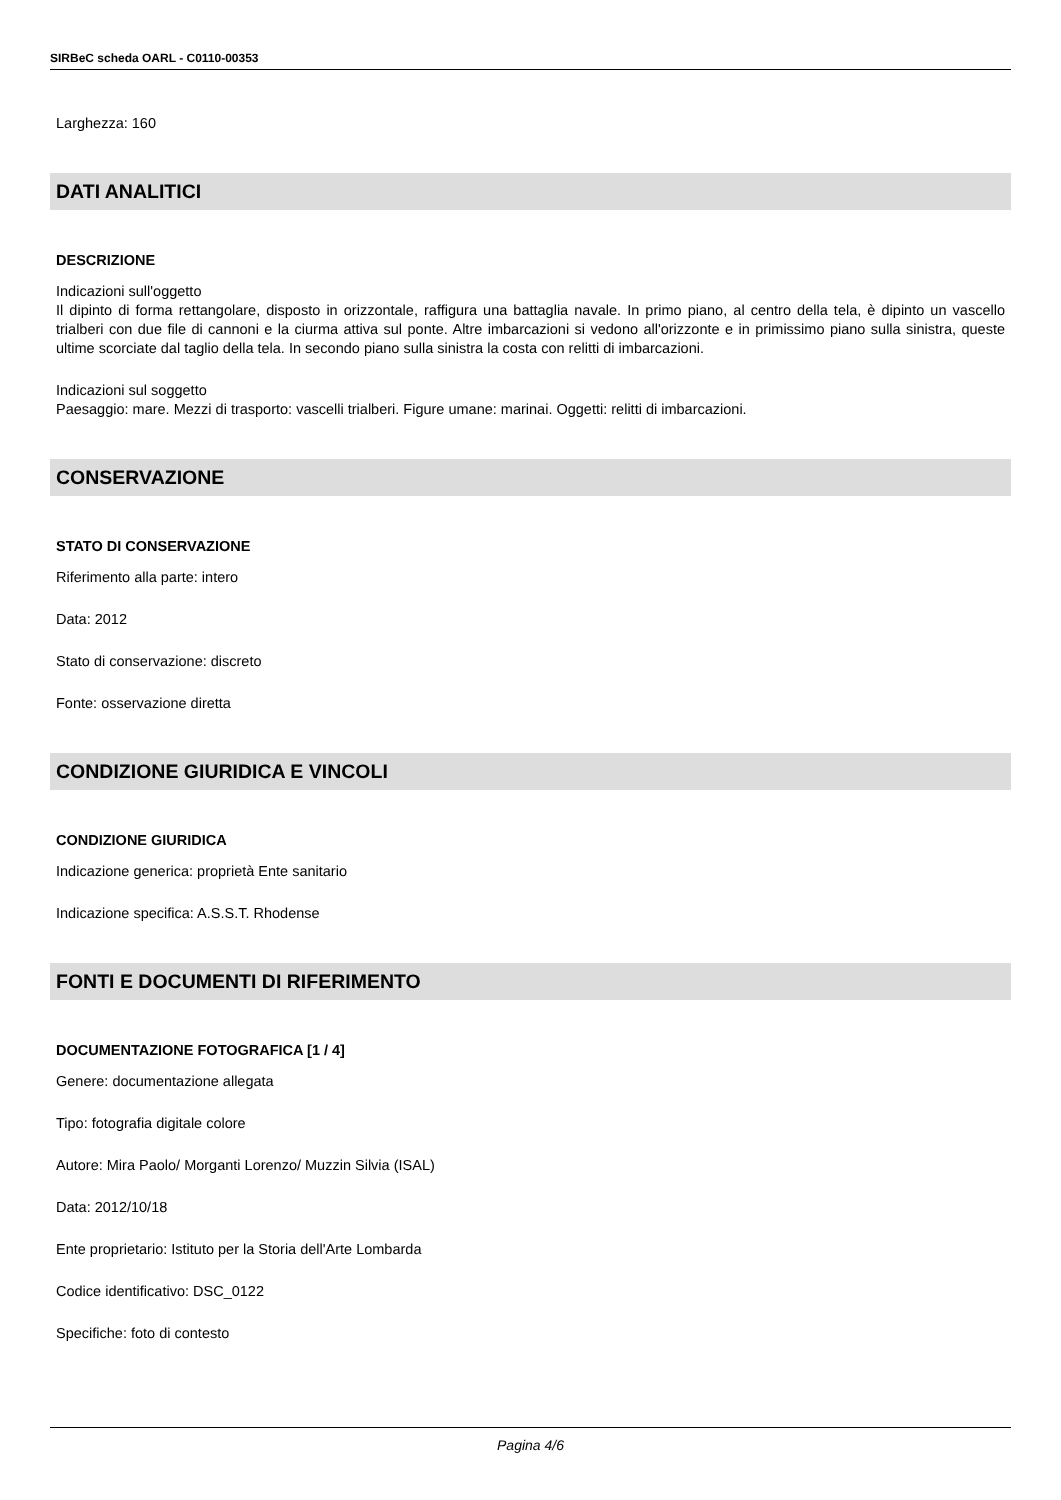SIRBeC scheda OARL - C0110-00353
Larghezza: 160
DATI ANALITICI
DESCRIZIONE
Indicazioni sull'oggetto
Il dipinto di forma rettangolare, disposto in orizzontale, raffigura una battaglia navale. In primo piano, al centro della tela, è dipinto un vascello trialberi con due file di cannoni e la ciurma attiva sul ponte. Altre imbarcazioni si vedono all'orizzonte e in primissimo piano sulla sinistra, queste ultime scorciate dal taglio della tela. In secondo piano sulla sinistra la costa con relitti di imbarcazioni.
Indicazioni sul soggetto
Paesaggio: mare. Mezzi di trasporto: vascelli trialberi. Figure umane: marinai. Oggetti: relitti di imbarcazioni.
CONSERVAZIONE
STATO DI CONSERVAZIONE
Riferimento alla parte: intero
Data: 2012
Stato di conservazione: discreto
Fonte: osservazione diretta
CONDIZIONE GIURIDICA E VINCOLI
CONDIZIONE GIURIDICA
Indicazione generica: proprietà Ente sanitario
Indicazione specifica: A.S.S.T. Rhodense
FONTI E DOCUMENTI DI RIFERIMENTO
DOCUMENTAZIONE FOTOGRAFICA [1 / 4]
Genere: documentazione allegata
Tipo: fotografia digitale colore
Autore: Mira Paolo/ Morganti Lorenzo/ Muzzin Silvia (ISAL)
Data: 2012/10/18
Ente proprietario: Istituto per la Storia dell'Arte Lombarda
Codice identificativo: DSC_0122
Specifiche: foto di contesto
Pagina 4/6